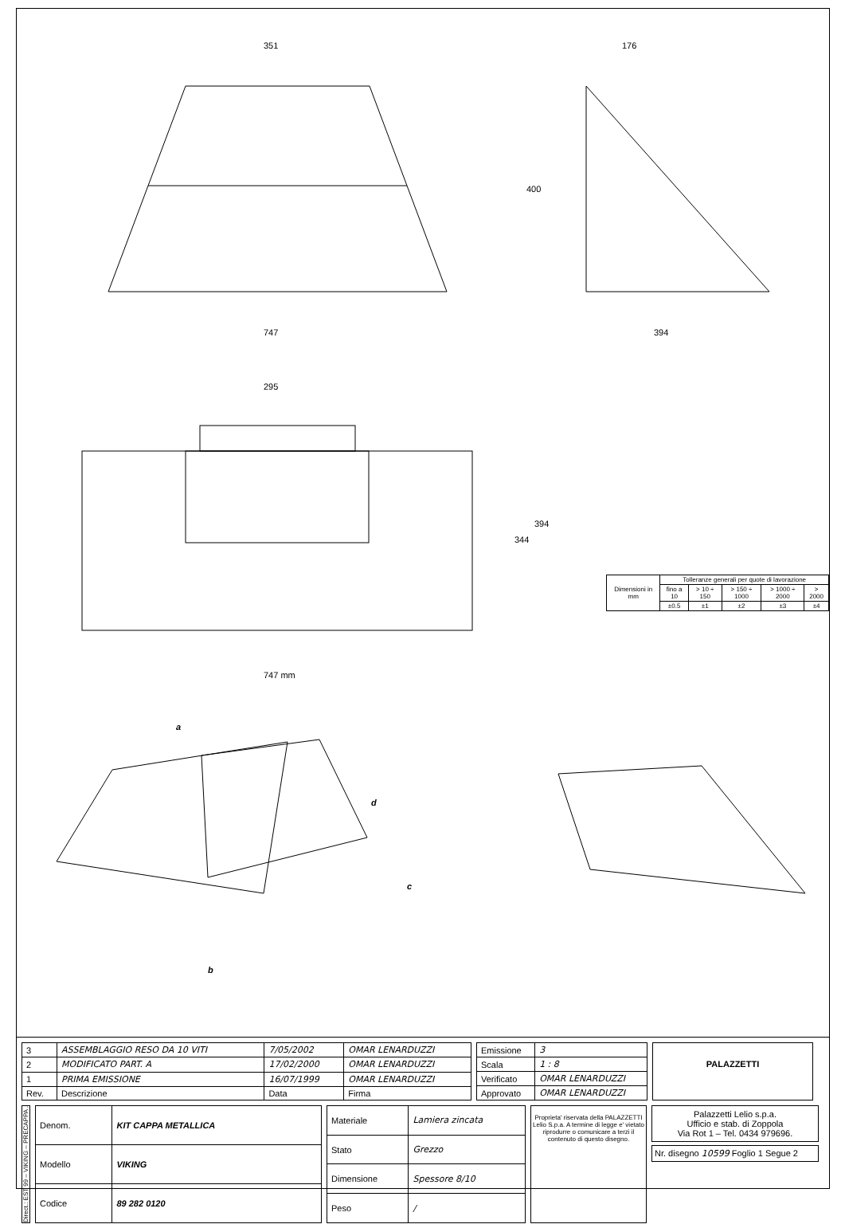351 176
400
747 394
295
344
394
747 mm
a
b
c
d
| Dimensioni in mm | Tolleranze generali per quote di lavorazione | | | | |
| --- | --- | --- | --- | --- | --- |
| | fino a 10 | > 10 ÷ 150 | > 150 ÷ 1000 | > 1000 ÷ 2000 | > 2000 |
| | ±0.5 | ±1 | ±2 | ±3 | ±4 |
| 3 | ASSEMBLAGGIO RESO DA 10 VITI | 7/05/2002 | OMAR LENARDUZZI |
| 2 | MODIFICATO PART. A | 17/02/2000 | OMAR LENARDUZZI |
| 1 | PRIMA EMISSIONE | 16/07/1999 | OMAR LENARDUZZI |
| Rev. | Descrizione | Data | Firma |
| Emissione | 3 |
| Scala | 1 : 8 |
| Verificato | OMAR LENARDUZZI |
| Approvato | OMAR LENARDUZZI |
PALAZZETTI
Direct.: EST 99 – VIKING – PRECAPPA .
| Denom. | KIT CAPPA METALLICA |
| Modello | VIKING |
| Codice | 89 282 0120 |
| Materiale | Lamiera zincata |
| Stato | Grezzo |
| Dimensione | Spessore 8/10 |
| Peso | / |
Proprieta' riservata della PALAZZETTI Lelio S.p.a. A termine di legge e' vietato riprodurre o comunicare a terzi il contenuto di questo disegno.
Palazzetti Lelio s.p.a.
Ufficio e stab. di Zoppola
Via Rot 1 – Tel. 0434 979696.
Nr. disegno 10599 Foglio 1 Segue 2